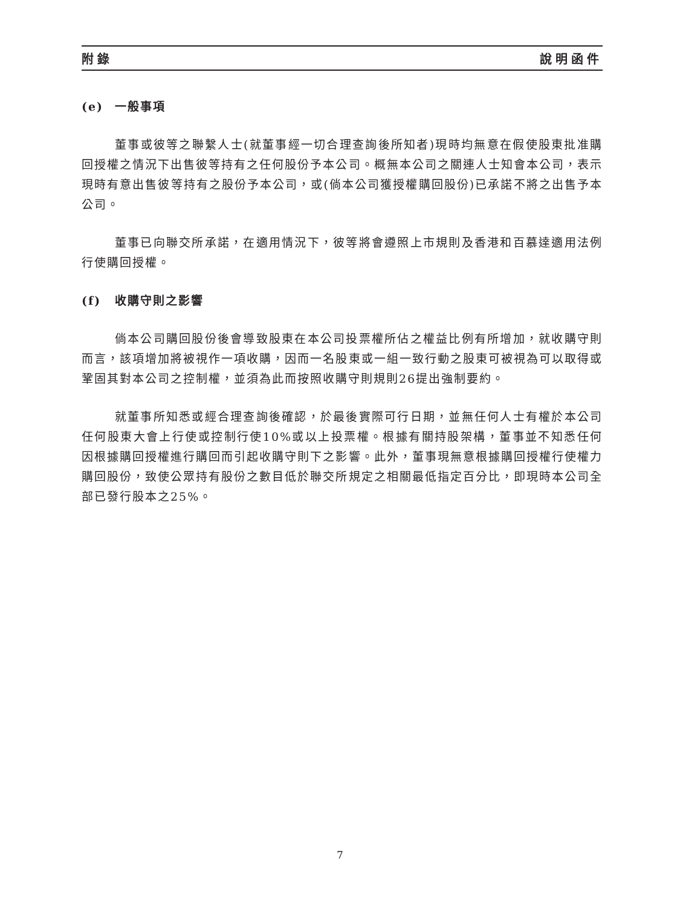附錄 說明函件
(e) 一般事項
董事或彼等之聯繫人士(就董事經一切合理查詢後所知者)現時均無意在假使股東批准購回授權之情況下出售彼等持有之任何股份予本公司。概無本公司之關連人士知會本公司，表示現時有意出售彼等持有之股份予本公司，或(倘本公司獲授權購回股份)已承諾不將之出售予本公司。
董事已向聯交所承諾，在適用情況下，彼等將會遵照上市規則及香港和百慕達適用法例行使購回授權。
(f) 收購守則之影響
倘本公司購回股份後會導致股東在本公司投票權所佔之權益比例有所增加，就收購守則而言，該項增加將被視作一項收購，因而一名股東或一組一致行動之股東可被視為可以取得或鞏固其對本公司之控制權，並須為此而按照收購守則規則26提出強制要約。
就董事所知悉或經合理查詢後確認，於最後實際可行日期，並無任何人士有權於本公司任何股東大會上行使或控制行使10%或以上投票權。根據有關持股架構，董事並不知悉任何因根據購回授權進行購回而引起收購守則下之影響。此外，董事現無意根據購回授權行使權力購回股份，致使公眾持有股份之數目低於聯交所規定之相關最低指定百分比，即現時本公司全部已發行股本之25%。
7